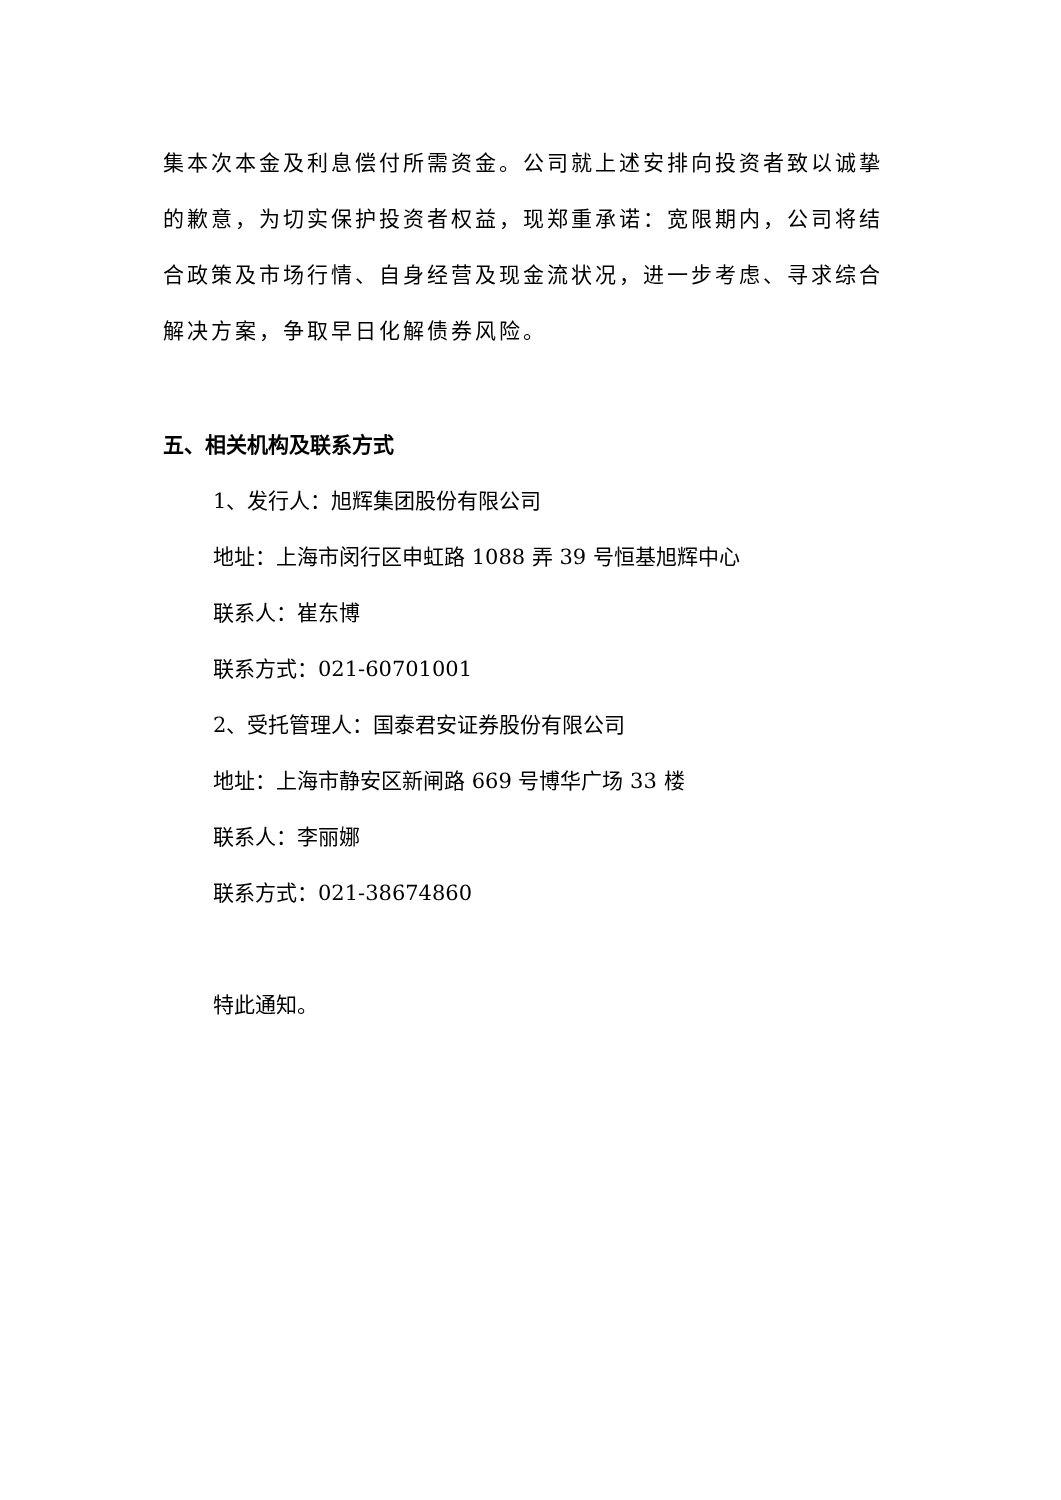集本次本金及利息偿付所需资金。公司就上述安排向投资者致以诚挚的歉意，为切实保护投资者权益，现郑重承诺：宽限期内，公司将结合政策及市场行情、自身经营及现金流状况，进一步考虑、寻求综合解决方案，争取早日化解债券风险。
五、相关机构及联系方式
1、发行人：旭辉集团股份有限公司
地址：上海市闵行区申虹路 1088 弄 39 号恒基旭辉中心
联系人：崔东博
联系方式：021-60701001
2、受托管理人：国泰君安证券股份有限公司
地址：上海市静安区新闸路 669 号博华广场 33 楼
联系人：李丽娜
联系方式：021-38674860
特此通知。